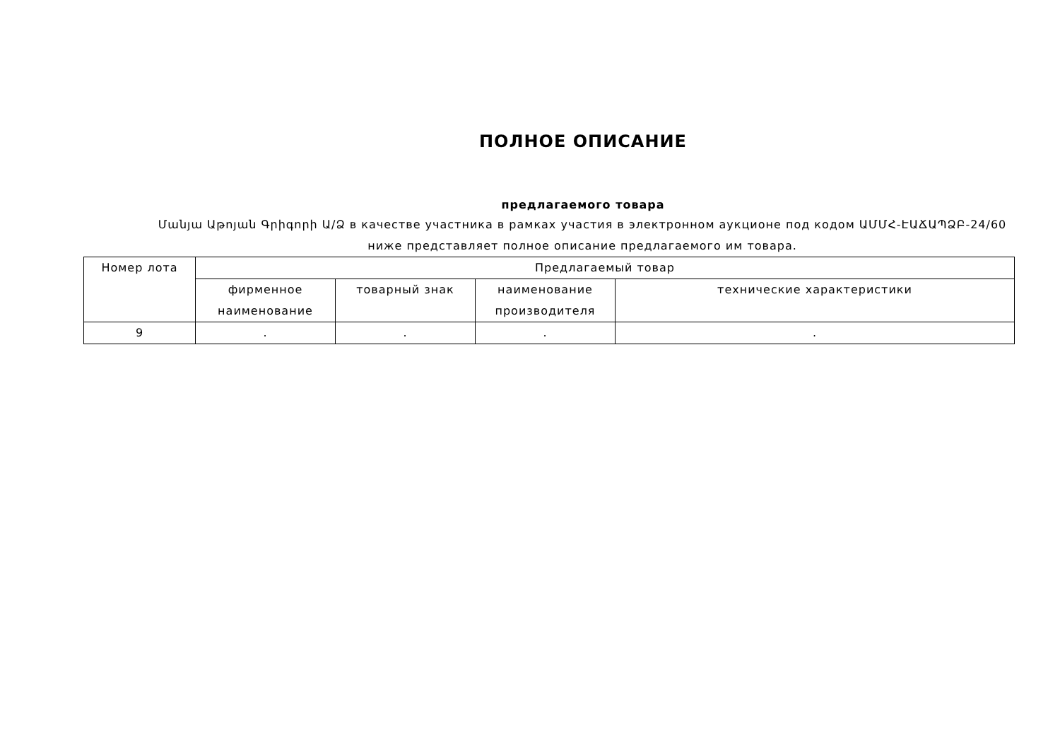ПОЛНОЕ ОПИСАНИЕ
предлагаемого товара
Մանյա Աթոյան Գրիգորի Ա/Ձ в качестве участника в рамках участия в электронном аукционе под кодом ԱՄՄՀ-ԷԱՃԱՊՁԲ-24/60
ниже представляет полное описание предлагаемого им товара.
| Номер лота | Предлагаемый товар | | | |
| --- | --- | --- | --- | --- |
| | фирменное наименование | товарный знак | наименование производителя | технические характеристики |
| 9 | . | . | . | . |